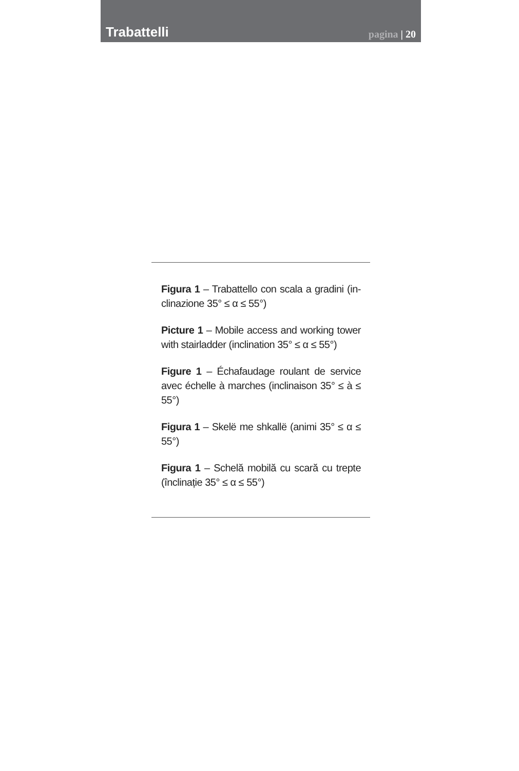Trabattelli
pagina | 20
Figura 1 – Trabattello con scala a gradini (in-clinazione 35° ≤ α ≤ 55°)
Picture 1 – Mobile access and working tower with stairladder (inclination 35° ≤ α ≤ 55°)
Figure 1 – Échafaudage roulant de service avec échelle à marches (inclinaison 35° ≤ à ≤ 55°)
Figura 1 – Skelë me shkallë (animi 35° ≤ α ≤ 55°)
Figura 1 – Schelă mobilă cu scară cu trepte (înclinație 35° ≤ α ≤ 55°)